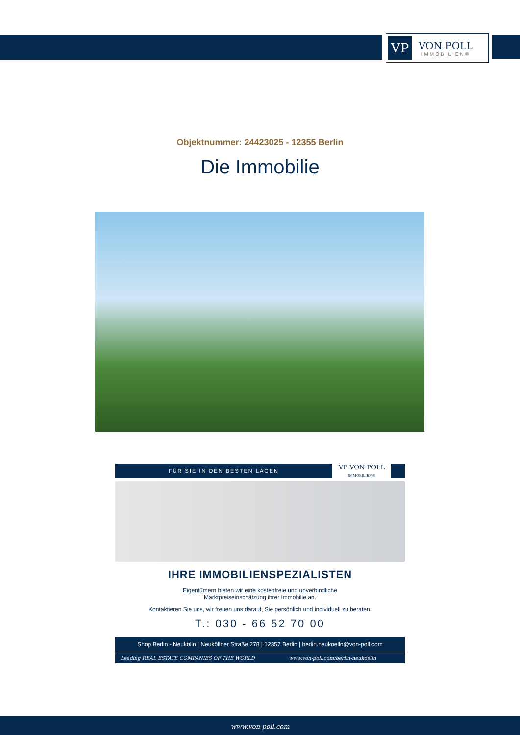VP
VON POLL
IMMOBILIEN®
Objektnummer: 24423025 - 12355 Berlin
Die Immobilie
FÜR SIE IN DEN BESTEN LAGEN
VP VON POLL
IMMOBILIEN®
IHRE IMMOBILIENSPEZIALISTEN
Eigentümern bieten wir eine kostenfreie und unverbindliche
Marktpreiseinschätzung ihrer Immobilie an.
Kontaktieren Sie uns, wir freuen uns darauf, Sie persönlich und individuell zu beraten.
T.: 030 - 66 52 70 00
Shop Berlin - Neukölln | Neuköllner Straße 278 | 12357 Berlin | berlin.neukoelln@von-poll.com
Leading REAL ESTATE COMPANIES OF THE WORLD
www.von-poll.com/berlin-neukoelln
www.von-poll.com